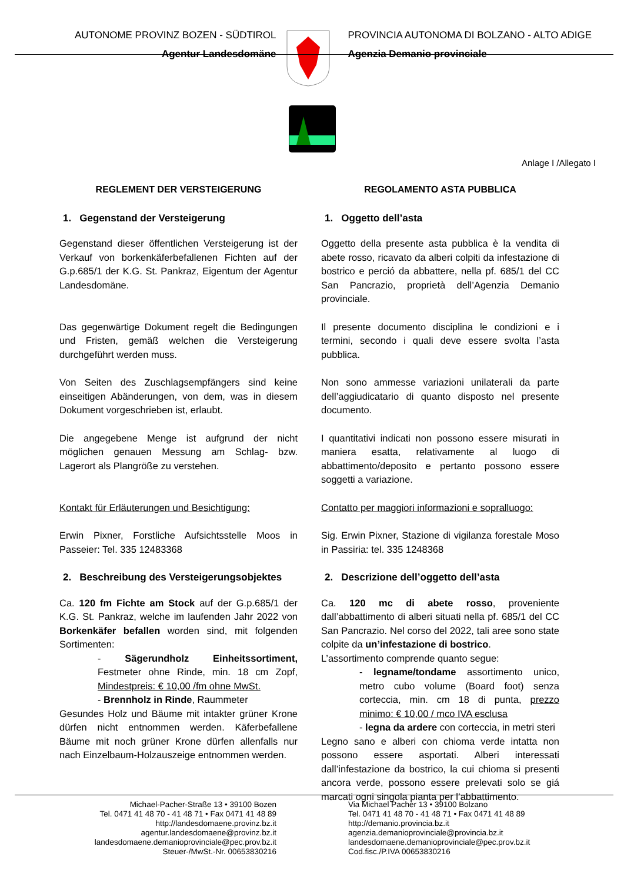AUTONOME PROVINZ BOZEN - SÜDTIROL
Agentur Landesdomäne
PROVINCIA AUTONOMA DI BOLZANO - ALTO ADIGE
Agenzia Demanio provinciale
Anlage I /Allegato I
REGLEMENT DER VERSTEIGERUNG
1. Gegenstand der Versteigerung
Gegenstand dieser öffentlichen Versteigerung ist der Verkauf von borkenkäferbefallenen Fichten auf der G.p.685/1 der K.G. St. Pankraz, Eigentum der Agentur Landesdomäne.
Das gegenwärtige Dokument regelt die Bedingungen und Fristen, gemäß welchen die Versteigerung durchgeführt werden muss.
Von Seiten des Zuschlagsempfängers sind keine einseitigen Abänderungen, von dem, was in diesem Dokument vorgeschrieben ist, erlaubt.
Die angegebene Menge ist aufgrund der nicht möglichen genauen Messung am Schlag- bzw. Lagerort als Plangröße zu verstehen.
Kontakt für Erläuterungen und Besichtigung:
Erwin Pixner, Forstliche Aufsichtsstelle Moos in Passeier: Tel. 335 12483368
2. Beschreibung des Versteigerungsobjektes
Ca. 120 fm Fichte am Stock auf der G.p.685/1 der K.G. St. Pankraz, welche im laufenden Jahr 2022 von Borkenkäfer befallen worden sind, mit folgenden Sortimenten:
- Sägerundholz Einheitssortiment, Festmeter ohne Rinde, min. 18 cm Zopf, Mindestpreis: € 10,00 /fm ohne MwSt.
- Brennholz in Rinde, Raummeter
Gesundes Holz und Bäume mit intakter grüner Krone dürfen nicht entnommen werden. Käferbefallene Bäume mit noch grüner Krone dürfen allenfalls nur nach Einzelbaum-Holzauszeige entnommen werden.
REGOLAMENTO ASTA PUBBLICA
1. Oggetto dell’asta
Oggetto della presente asta pubblica è la vendita di abete rosso, ricavato da alberi colpiti da infestazione di bostrico e perció da abbattere, nella pf. 685/1 del CC San Pancrazio, proprietà dell’Agenzia Demanio provinciale.
Il presente documento disciplina le condizioni e i termini, secondo i quali deve essere svolta l’asta pubblica.
Non sono ammesse variazioni unilaterali da parte dell’aggiudicatario di quanto disposto nel presente documento.
I quantitativi indicati non possono essere misurati in maniera esatta, relativamente al luogo di abbattimento/deposito e pertanto possono essere soggetti a variazione.
Contatto per maggiori informazioni e sopralluogo:
Sig. Erwin Pixner, Stazione di vigilanza forestale Moso in Passiria: tel. 335 1248368
2. Descrizione dell’oggetto dell’asta
Ca. 120 mc di abete rosso, proveniente dall’abbattimento di alberi situati nella pf. 685/1 del CC San Pancrazio. Nel corso del 2022, tali aree sono state colpite da un’infestazione di bostrico.
L’assortimento comprende quanto segue:
- legname/tondame assortimento unico, metro cubo volume (Board foot) senza corteccia, min. cm 18 di punta, prezzo minimo: € 10,00 / mco IVA esclusa
- legna da ardere con corteccia, in metri steri
Legno sano e alberi con chioma verde intatta non possono essere asportati. Alberi interessati dall’infestazione da bostrico, la cui chioma si presenti ancora verde, possono essere prelevati solo se giá marcati ogni singola pianta per l’abbattimento.
Michael-Pacher-Straße 13 • 39100 Bozen
Tel. 0471 41 48 70 - 41 48 71 • Fax 0471 41 48 89
http://landesdomaene.provinz.bz.it
agentur.landesdomaene@provinz.bz.it
landesdomaene.demanioprovinciale@pec.prov.bz.it
Steuer-/MwSt.-Nr. 00653830216
Via Michael Pacher 13 • 39100 Bolzano
Tel. 0471 41 48 70 - 41 48 71 • Fax 0471 41 48 89
http://demanio.provincia.bz.it
agenzia.demanioprovinciale@provincia.bz.it
landesdomaene.demanioprovinciale@pec.prov.bz.it
Cod.fisc./P.IVA 00653830216